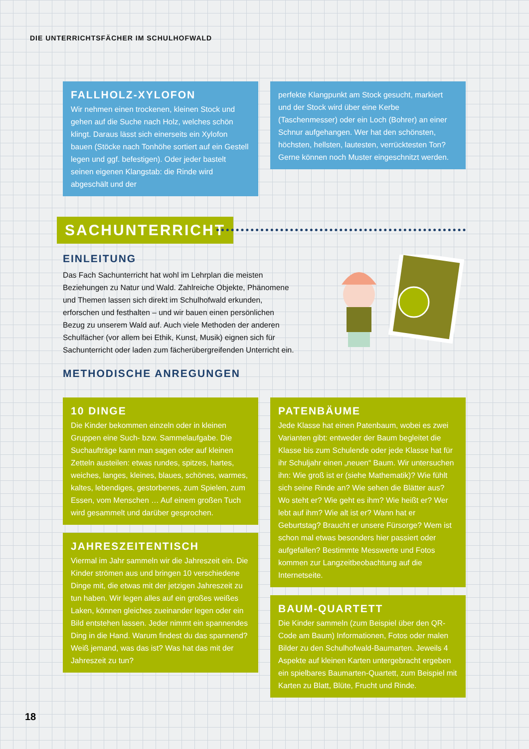DIE UNTERRICHTSFÄCHER IM SCHULHOFWALD
FALLHOLZ-XYLOFON
Wir nehmen einen trockenen, kleinen Stock und gehen auf die Suche nach Holz, welches schön klingt. Daraus lässt sich einerseits ein Xylofon bauen (Stöcke nach Tonhöhe sortiert auf ein Gestell legen und ggf. befestigen). Oder jeder bastelt seinen eigenen Klangstab: die Rinde wird abgeschält und der
perfekte Klangpunkt am Stock gesucht, markiert und der Stock wird über eine Kerbe (Taschenmesser) oder ein Loch (Bohrer) an einer Schnur aufgehangen. Wer hat den schönsten, höchsten, hellsten, lautesten, verrücktesten Ton? Gerne können noch Muster eingeschnitzt werden.
SACHUNTERRICHT
EINLEITUNG
Das Fach Sachunterricht hat wohl im Lehrplan die meisten Beziehungen zu Natur und Wald. Zahlreiche Objekte, Phänomene und Themen lassen sich direkt im Schulhofwald erkunden, erforschen und festhalten – und wir bauen einen persönlichen Bezug zu unserem Wald auf. Auch viele Methoden der anderen Schulfächer (vor allem bei Ethik, Kunst, Musik) eignen sich für Sachunterricht oder laden zum fächerübergreifenden Unterricht ein.
METHODISCHE ANREGUNGEN
10 DINGE
Die Kinder bekommen einzeln oder in kleinen Gruppen eine Such- bzw. Sammelaufgabe. Die Suchaufträge kann man sagen oder auf kleinen Zetteln austeilen: etwas rundes, spitzes, hartes, weiches, langes, kleines, blaues, schönes, warmes, kaltes, lebendiges, gestorbenes, zum Spielen, zum Essen, vom Menschen … Auf einem großen Tuch wird gesammelt und darüber gesprochen.
JAHRESZEITENTISCH
Viermal im Jahr sammeln wir die Jahreszeit ein. Die Kinder strömen aus und bringen 10 verschiedene Dinge mit, die etwas mit der jetzigen Jahreszeit zu tun haben. Wir legen alles auf ein großes weißes Laken, können gleiches zueinander legen oder ein Bild entstehen lassen. Jeder nimmt ein spannendes Ding in die Hand. Warum findest du das spannend? Weiß jemand, was das ist? Was hat das mit der Jahreszeit zu tun?
PATENBÄUME
Jede Klasse hat einen Patenbaum, wobei es zwei Varianten gibt: entweder der Baum begleitet die Klasse bis zum Schulende oder jede Klasse hat für ihr Schuljahr einen „neuen“ Baum. Wir untersuchen ihn: Wie groß ist er (siehe Mathematik)? Wie fühlt sich seine Rinde an? Wie sehen die Blätter aus? Wo steht er? Wie geht es ihm? Wie heißt er? Wer lebt auf ihm? Wie alt ist er? Wann hat er Geburtstag? Braucht er unsere Fürsorge? Wem ist schon mal etwas besonders hier passiert oder aufgefallen? Bestimmte Messwerte und Fotos kommen zur Langzeitbeobachtung auf die Internetseite.
BAUM-QUARTETT
Die Kinder sammeln (zum Beispiel über den QR-Code am Baum) Informationen, Fotos oder malen Bilder zu den Schulhofwald-Baumarten. Jeweils 4 Aspekte auf kleinen Karten untergebracht ergeben ein spielbares Baumarten-Quartett, zum Beispiel mit Karten zu Blatt, Blüte, Frucht und Rinde.
18